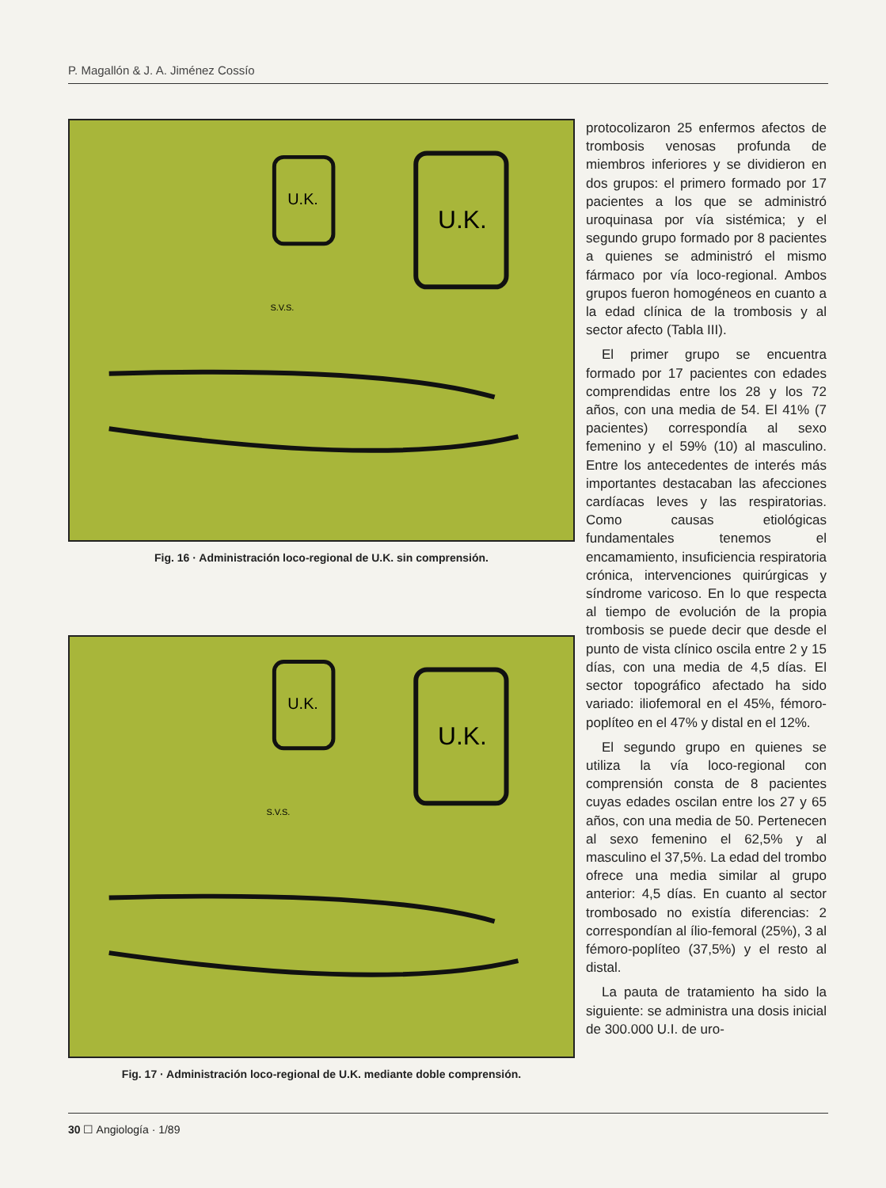P. Magallón & J. A. Jiménez Cossío
U.K.
U.K.
S.V.S.
Fig. 16 · Administración loco-regional de U.K. sin comprensión.
U.K.
U.K.
S.V.S.
Fig. 17 · Administración loco-regional de U.K. mediante doble comprensión.
protocolizaron 25 enfermos afectos de trombosis venosas profunda de miembros inferiores y se dividieron en dos grupos: el primero formado por 17 pacientes a los que se administró uroquinasa por vía sistémica; y el segundo grupo formado por 8 pacientes a quienes se administró el mismo fármaco por vía loco-regional. Ambos grupos fueron homogéneos en cuanto a la edad clínica de la trombosis y al sector afecto (Tabla III).
El primer grupo se encuentra formado por 17 pacientes con edades comprendidas entre los 28 y los 72 años, con una media de 54. El 41% (7 pacientes) correspondía al sexo femenino y el 59% (10) al masculino. Entre los antecedentes de interés más importantes destacaban las afecciones cardíacas leves y las respiratorias. Como causas etiológicas fundamentales tenemos el encamamiento, insuficiencia respiratoria crónica, intervenciones quirúrgicas y síndrome varicoso. En lo que respecta al tiempo de evolución de la propia trombosis se puede decir que desde el punto de vista clínico oscila entre 2 y 15 días, con una media de 4,5 días. El sector topográfico afectado ha sido variado: iliofemoral en el 45%, fémoro-poplíteo en el 47% y distal en el 12%.
El segundo grupo en quienes se utiliza la vía loco-regional con comprensión consta de 8 pacientes cuyas edades oscilan entre los 27 y 65 años, con una media de 50. Pertenecen al sexo femenino el 62,5% y al masculino el 37,5%. La edad del trombo ofrece una media similar al grupo anterior: 4,5 días. En cuanto al sector trombosado no existía diferencias: 2 correspondían al ílio-femoral (25%), 3 al fémoro-poplíteo (37,5%) y el resto al distal.
La pauta de tratamiento ha sido la siguiente: se administra una dosis inicial de 300.000 U.I. de uro-
30 ☐ Angiología · 1/89